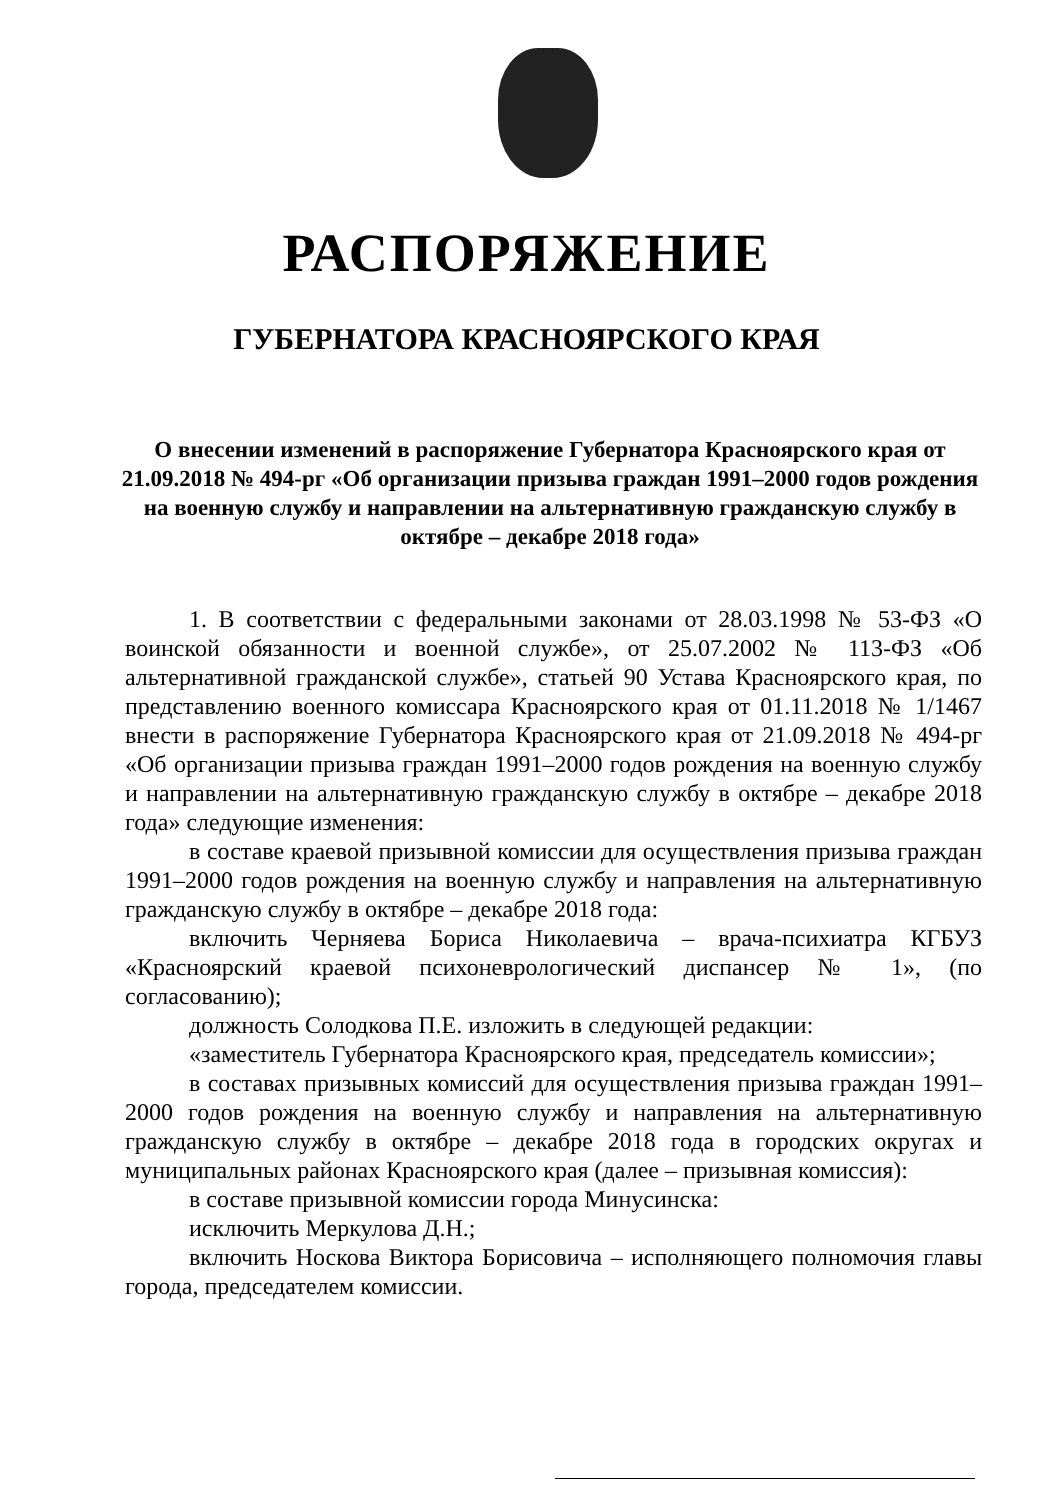РАСПОРЯЖЕНИЕ
ГУБЕРНАТОРА КРАСНОЯРСКОГО КРАЯ
О внесении изменений в распоряжение Губернатора Красноярского края от 21.09.2018 № 494-рг «Об организации призыва граждан 1991–2000 годов рождения на военную службу и направлении на альтернативную гражданскую службу в октябре – декабре 2018 года»
1. В соответствии с федеральными законами от 28.03.1998 № 53-ФЗ «О воинской обязанности и военной службе», от 25.07.2002 № 113-ФЗ «Об альтернативной гражданской службе», статьей 90 Устава Красноярского края, по представлению военного комиссара Красноярского края от 01.11.2018 № 1/1467 внести в распоряжение Губернатора Красноярского края от 21.09.2018 № 494-рг «Об организации призыва граждан 1991–2000 годов рождения на военную службу и направлении на альтернативную гражданскую службу в октябре – декабре 2018 года» следующие изменения:
в составе краевой призывной комиссии для осуществления призыва граждан 1991–2000 годов рождения на военную службу и направления на альтернативную гражданскую службу в октябре – декабре 2018 года:
включить Черняева Бориса Николаевича – врача-психиатра КГБУЗ «Красноярский краевой психоневрологический диспансер № 1», (по согласованию);
должность Солодкова П.Е. изложить в следующей редакции:
«заместитель Губернатора Красноярского края, председатель комиссии»;
в составах призывных комиссий для осуществления призыва граждан 1991–2000 годов рождения на военную службу и направления на альтернативную гражданскую службу в октябре – декабре 2018 года в городских округах и муниципальных районах Красноярского края (далее – призывная комиссия):
в составе призывной комиссии города Минусинска:
исключить Меркулова Д.Н.;
включить Носкова Виктора Борисовича – исполняющего полномочия главы города, председателем комиссии.